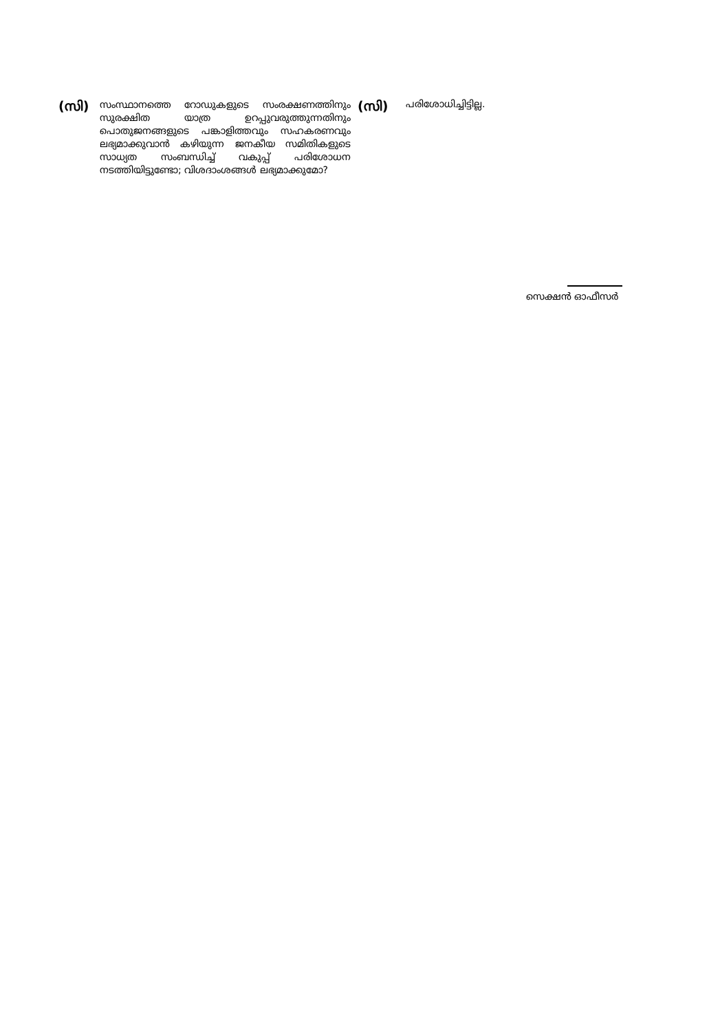(സി)
സംസ്ഥാനത്തെ റോഡുകളുടെ സംരക്ഷണത്തിനും സുരക്ഷിത യാത്ര ഉറപ്പുവരുത്തുന്നതിനും പൊതുജനങ്ങളുടെ പങ്കാളിത്തവും സഹകരണവും ലഭ്യമാക്കുവാൻ കഴിയുന്ന ജനകീയ സമിതികളുടെ സാധ്യത സംബന്ധിച്ച് വകുപ്പ് പരിശോധന നടത്തിയിട്ടുണ്ടോ; വിശദാംശങ്ങൾ ലഭ്യമാക്കുമോ?
(സി)
പരിശോധിച്ചിട്ടില്ല.
സെക്ഷൻ ഓഫീസർ